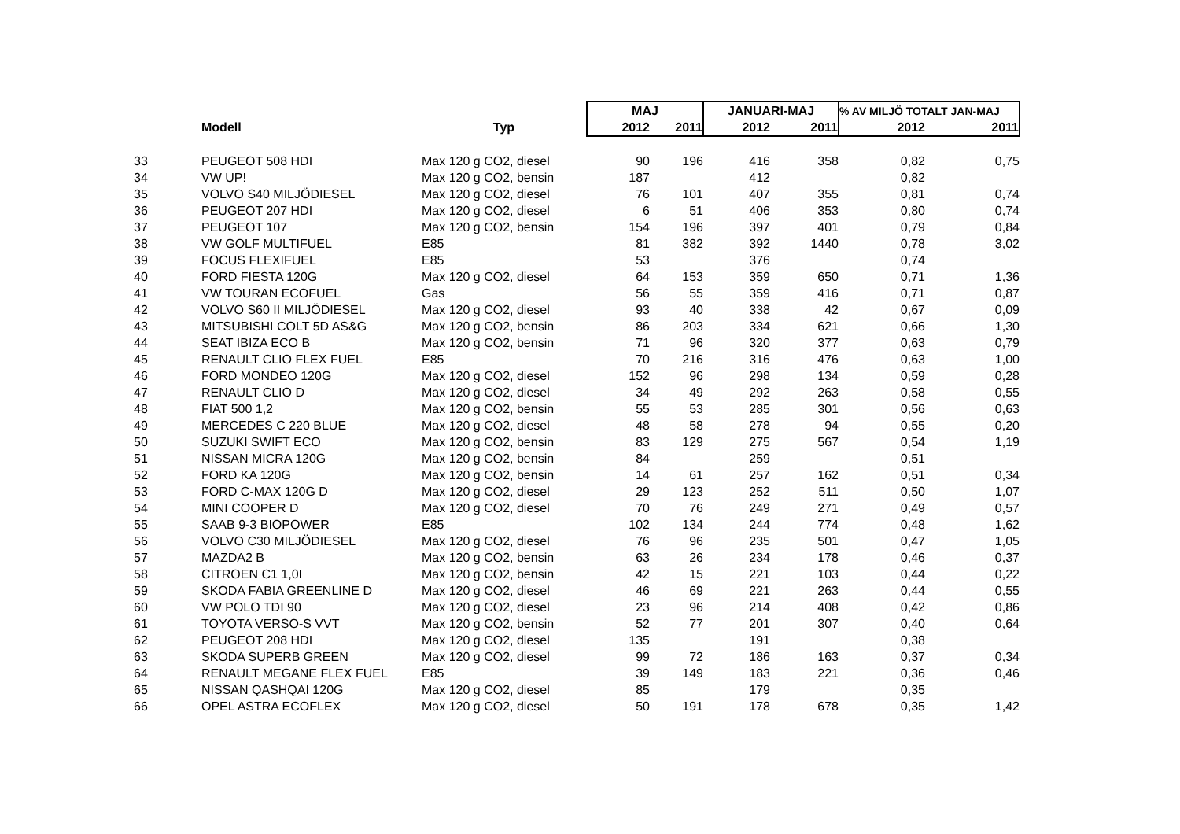| | | | MAJ | | JANUARI-MAJ | | % AV MILJÖ TOTALT JAN-MAJ | |
| --- | --- | --- | --- | --- | --- | --- | --- | --- |
| | Modell | Typ | 2012 | 2011 | 2012 | 2011 | 2012 | 2011 |
| 33 | PEUGEOT 508 HDI | Max 120 g CO2, diesel | 90 | 196 | 416 | 358 | 0,82 | 0,75 |
| 34 | VW UP! | Max 120 g CO2, bensin | 187 | | 412 | | 0,82 | |
| 35 | VOLVO S40 MILJÖDIESEL | Max 120 g CO2, diesel | 76 | 101 | 407 | 355 | 0,81 | 0,74 |
| 36 | PEUGEOT 207 HDI | Max 120 g CO2, diesel | 6 | 51 | 406 | 353 | 0,80 | 0,74 |
| 37 | PEUGEOT 107 | Max 120 g CO2, bensin | 154 | 196 | 397 | 401 | 0,79 | 0,84 |
| 38 | VW GOLF MULTIFUEL | E85 | 81 | 382 | 392 | 1440 | 0,78 | 3,02 |
| 39 | FOCUS FLEXIFUEL | E85 | 53 | | 376 | | 0,74 | |
| 40 | FORD FIESTA 120G | Max 120 g CO2, diesel | 64 | 153 | 359 | 650 | 0,71 | 1,36 |
| 41 | VW TOURAN ECOFUEL | Gas | 56 | 55 | 359 | 416 | 0,71 | 0,87 |
| 42 | VOLVO S60 II MILJÖDIESEL | Max 120 g CO2, diesel | 93 | 40 | 338 | 42 | 0,67 | 0,09 |
| 43 | MITSUBISHI COLT 5D AS&G | Max 120 g CO2, bensin | 86 | 203 | 334 | 621 | 0,66 | 1,30 |
| 44 | SEAT IBIZA ECO B | Max 120 g CO2, bensin | 71 | 96 | 320 | 377 | 0,63 | 0,79 |
| 45 | RENAULT CLIO FLEX FUEL | E85 | 70 | 216 | 316 | 476 | 0,63 | 1,00 |
| 46 | FORD MONDEO 120G | Max 120 g CO2, diesel | 152 | 96 | 298 | 134 | 0,59 | 0,28 |
| 47 | RENAULT CLIO D | Max 120 g CO2, diesel | 34 | 49 | 292 | 263 | 0,58 | 0,55 |
| 48 | FIAT 500 1,2 | Max 120 g CO2, bensin | 55 | 53 | 285 | 301 | 0,56 | 0,63 |
| 49 | MERCEDES C 220 BLUE | Max 120 g CO2, diesel | 48 | 58 | 278 | 94 | 0,55 | 0,20 |
| 50 | SUZUKI SWIFT ECO | Max 120 g CO2, bensin | 83 | 129 | 275 | 567 | 0,54 | 1,19 |
| 51 | NISSAN MICRA 120G | Max 120 g CO2, bensin | 84 | | 259 | | 0,51 | |
| 52 | FORD KA 120G | Max 120 g CO2, bensin | 14 | 61 | 257 | 162 | 0,51 | 0,34 |
| 53 | FORD C-MAX 120G D | Max 120 g CO2, diesel | 29 | 123 | 252 | 511 | 0,50 | 1,07 |
| 54 | MINI COOPER D | Max 120 g CO2, diesel | 70 | 76 | 249 | 271 | 0,49 | 0,57 |
| 55 | SAAB 9-3 BIOPOWER | E85 | 102 | 134 | 244 | 774 | 0,48 | 1,62 |
| 56 | VOLVO C30 MILJÖDIESEL | Max 120 g CO2, diesel | 76 | 96 | 235 | 501 | 0,47 | 1,05 |
| 57 | MAZDA2 B | Max 120 g CO2, bensin | 63 | 26 | 234 | 178 | 0,46 | 0,37 |
| 58 | CITROEN C1 1,0I | Max 120 g CO2, bensin | 42 | 15 | 221 | 103 | 0,44 | 0,22 |
| 59 | SKODA FABIA GREENLINE D | Max 120 g CO2, diesel | 46 | 69 | 221 | 263 | 0,44 | 0,55 |
| 60 | VW POLO TDI 90 | Max 120 g CO2, diesel | 23 | 96 | 214 | 408 | 0,42 | 0,86 |
| 61 | TOYOTA VERSO-S VVT | Max 120 g CO2, bensin | 52 | 77 | 201 | 307 | 0,40 | 0,64 |
| 62 | PEUGEOT 208 HDI | Max 120 g CO2, diesel | 135 | | 191 | | 0,38 | |
| 63 | SKODA SUPERB GREEN | Max 120 g CO2, diesel | 99 | 72 | 186 | 163 | 0,37 | 0,34 |
| 64 | RENAULT MEGANE FLEX FUEL | E85 | 39 | 149 | 183 | 221 | 0,36 | 0,46 |
| 65 | NISSAN QASHQAI 120G | Max 120 g CO2, diesel | 85 | | 179 | | 0,35 | |
| 66 | OPEL ASTRA ECOFLEX | Max 120 g CO2, diesel | 50 | 191 | 178 | 678 | 0,35 | 1,42 |